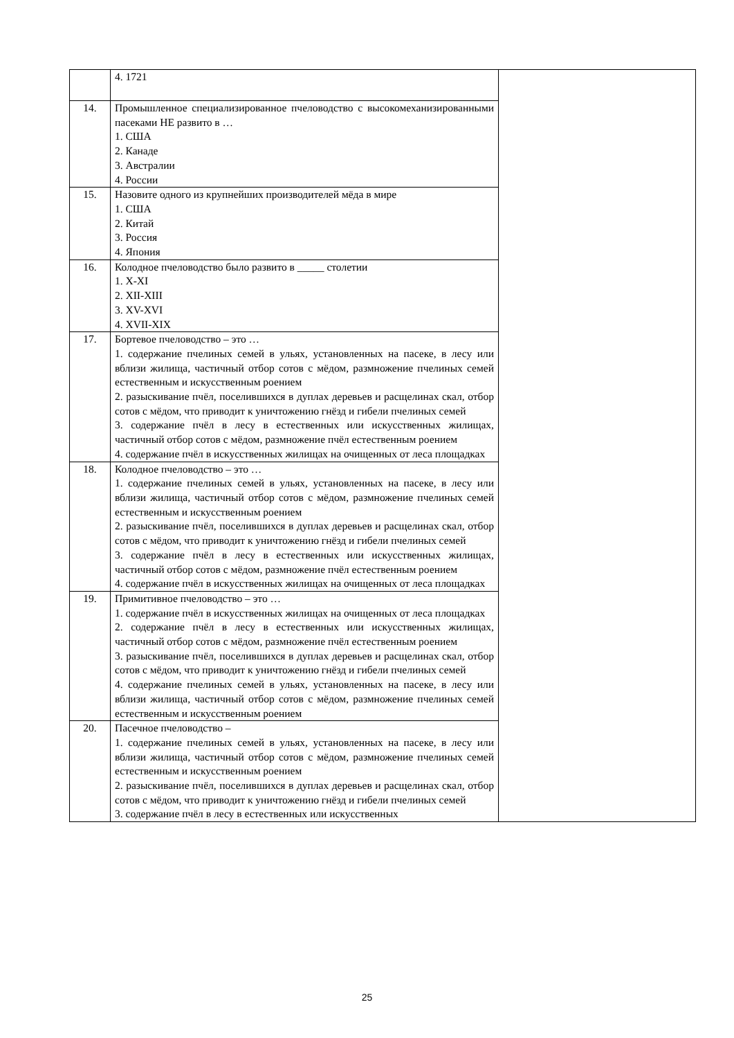| | 4. 1721 | |
| 14. | Промышленное специализированное пчеловодство с высокомеханизированными пасеками НЕ развито в … 1. США 2. Канаде 3. Австралии 4. России | |
| 15. | Назовите одного из крупнейших производителей мёда в мире 1. США 2. Китай 3. Россия 4. Япония | |
| 16. | Колодное пчеловодство было развито в _____ столетии 1. X-XI 2. XII-XIII 3. XV-XVI 4. XVII-XIX | |
| 17. | Бортевое пчеловодство – это … 1. содержание пчелиных семей в ульях, установленных на пасеке, в лесу или вблизи жилища, частичный отбор сотов с мёдом, размножение пчелиных семей естественным и искусственным роением 2. разыскивание пчёл, поселившихся в дуплах деревьев и расщелинах скал, отбор сотов с мёдом, что приводит к уничтожению гнёзд и гибели пчелиных семей 3. содержание пчёл в лесу в естественных или искусственных жилищах, частичный отбор сотов с мёдом, размножение пчёл естественным роением 4. содержание пчёл в искусственных жилищах на очищенных от леса площадках | |
| 18. | Колодное пчеловодство – это … 1. содержание пчелиных семей в ульях, установленных на пасеке, в лесу или вблизи жилища, частичный отбор сотов с мёдом, размножение пчелиных семей естественным и искусственным роением 2. разыскивание пчёл, поселившихся в дуплах деревьев и расщелинах скал, отбор сотов с мёдом, что приводит к уничтожению гнёзд и гибели пчелиных семей 3. содержание пчёл в лесу в естественных или искусственных жилищах, частичный отбор сотов с мёдом, размножение пчёл естественным роением 4. содержание пчёл в искусственных жилищах на очищенных от леса площадках | |
| 19. | Примитивное пчеловодство – это … 1. содержание пчёл в искусственных жилищах на очищенных от леса площадках 2. содержание пчёл в лесу в естественных или искусственных жилищах, частичный отбор сотов с мёдом, размножение пчёл естественным роением 3. разыскивание пчёл, поселившихся в дуплах деревьев и расщелинах скал, отбор сотов с мёдом, что приводит к уничтожению гнёзд и гибели пчелиных семей 4. содержание пчелиных семей в ульях, установленных на пасеке, в лесу или вблизи жилища, частичный отбор сотов с мёдом, размножение пчелиных семей естественным и искусственным роением | |
| 20. | Пасечное пчеловодство – 1. содержание пчелиных семей в ульях, установленных на пасеке, в лесу или вблизи жилища, частичный отбор сотов с мёдом, размножение пчелиных семей естественным и искусственным роением 2. разыскивание пчёл, поселившихся в дуплах деревьев и расщелинах скал, отбор сотов с мёдом, что приводит к уничтожению гнёзд и гибели пчелиных семей 3. содержание пчёл в лесу в естественных или искусственных | |
25